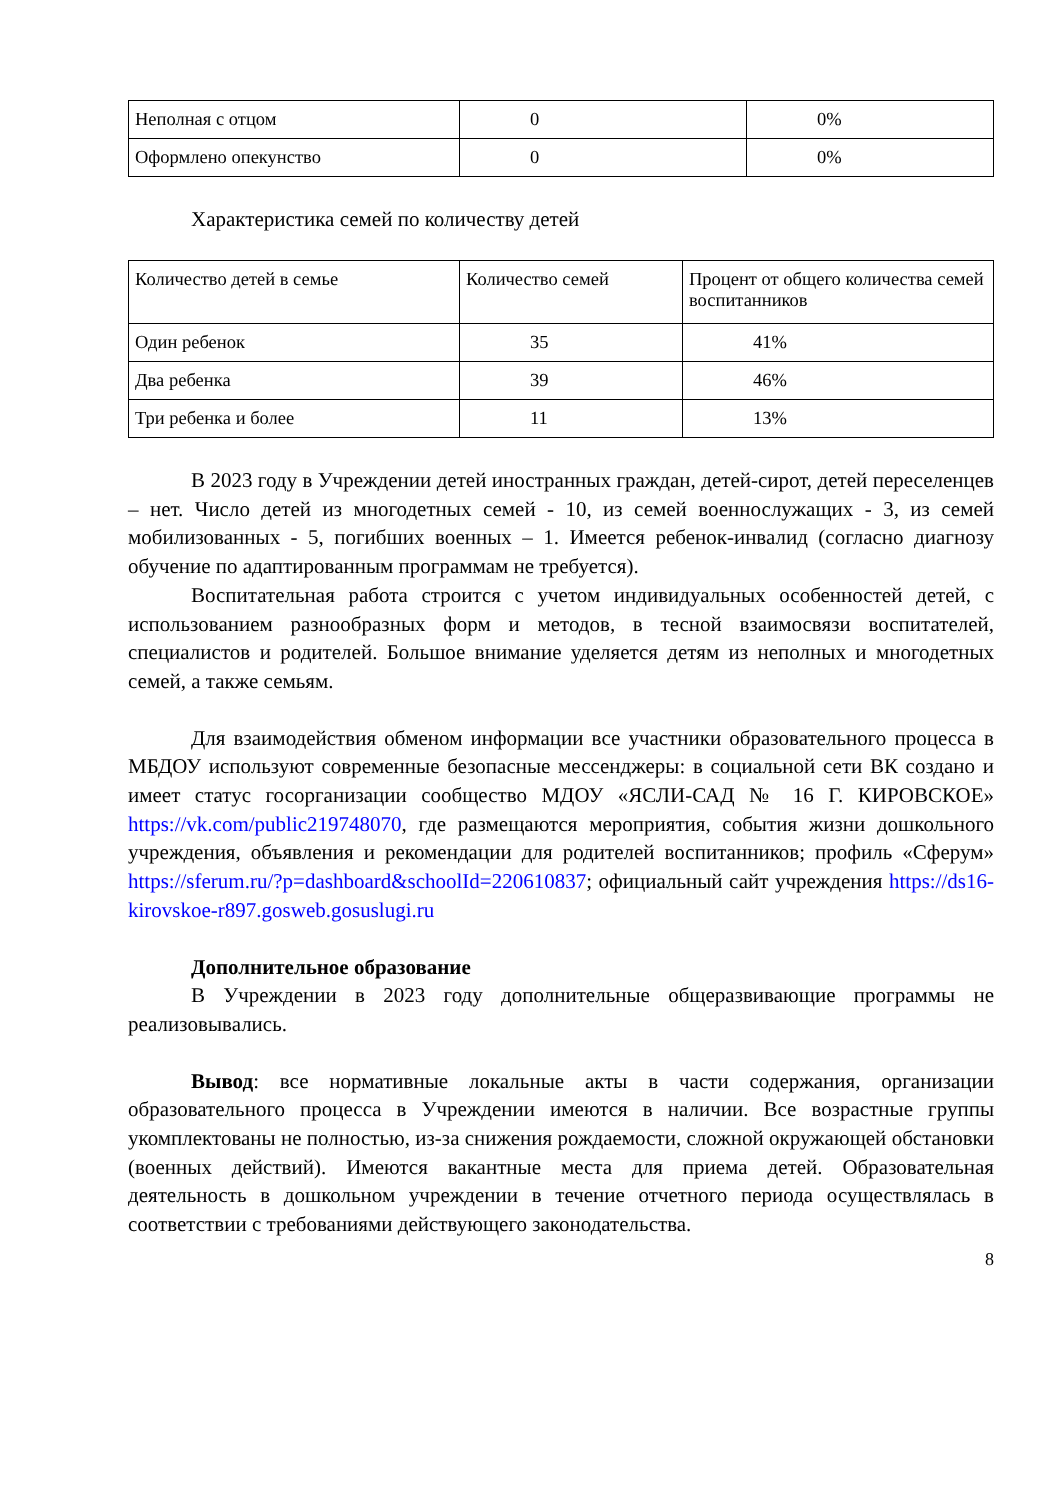| Неполная с отцом | 0 | 0% |
| Оформлено опекунство | 0 | 0% |
Характеристика семей по количеству детей
| Количество детей в семье | Количество семей | Процент от общего количества семей воспитанников |
| Один ребенок | 35 | 41% |
| Два ребенка | 39 | 46% |
| Три ребенка и более | 11 | 13% |
В 2023 году в Учреждении детей иностранных граждан, детей-сирот, детей переселенцев – нет. Число детей из многодетных семей - 10, из семей военнослужащих - 3, из семей мобилизованных - 5, погибших военных – 1. Имеется ребенок-инвалид (согласно диагнозу обучение по адаптированным программам не требуется).
Воспитательная работа строится с учетом индивидуальных особенностей детей, с использованием разнообразных форм и методов, в тесной взаимосвязи воспитателей, специалистов и родителей. Большое внимание уделяется детям из неполных и многодетных семей, а также семьям.
Для взаимодействия обменом информации все участники образовательного процесса в МБДОУ используют современные безопасные мессенджеры: в социальной сети ВК создано и имеет статус госорганизации сообщество МДОУ «ЯСЛИ-САД № 16 Г. КИРОВСКОЕ» https://vk.com/public219748070, где размещаются мероприятия, события жизни дошкольного учреждения, объявления и рекомендации для родителей воспитанников; профиль «Сферум» https://sferum.ru/?p=dashboard&schoolId=220610837; официальный сайт учреждения https://ds16-kirovskoe-r897.gosweb.gosuslugi.ru
Дополнительное образование
В Учреждении в 2023 году дополнительные общеразвивающие программы не реализовывались.
Вывод: все нормативные локальные акты в части содержания, организации образовательного процесса в Учреждении имеются в наличии. Все возрастные группы укомплектованы не полностью, из-за снижения рождаемости, сложной окружающей обстановки (военных действий). Имеются вакантные места для приема детей. Образовательная деятельность в дошкольном учреждении в течение отчетного периода осуществлялась в соответствии с требованиями действующего законодательства.
8